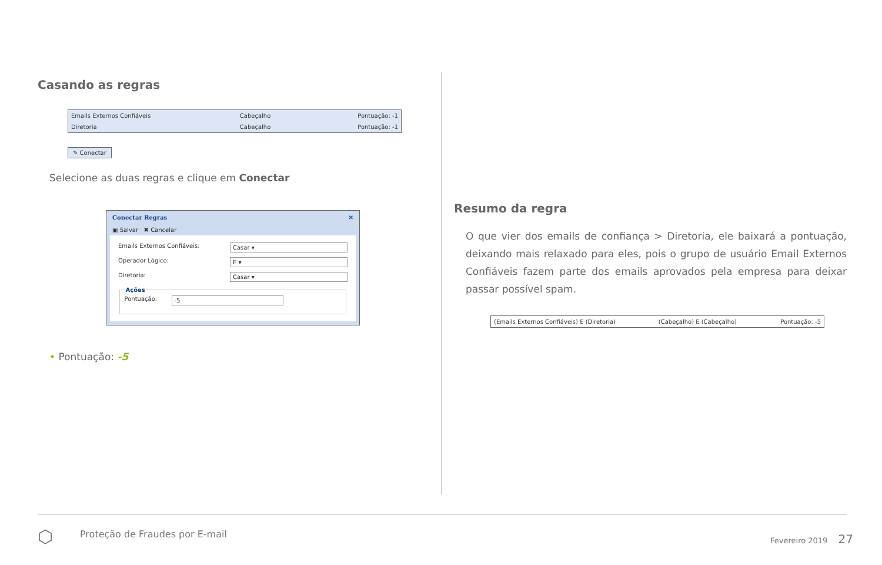Casando as regras
| Emails Externos Confiáveis | Cabeçalho | Pontuação: -1 |
| Diretoria | Cabeçalho | Pontuação: -1 |
✎ Conectar
Selecione as duas regras e clique em Conectar
Conectar Regras ✕
▣ Salvar ✖ Cancelar
Emails Externos Confiáveis: Casar ▾
Operador Lógico: E ▾
Diretoria: Casar ▾
Ações
Pontuação: -5
• Pontuação: -5
Resumo da regra
O que vier dos emails de confiança > Diretoria, ele baixará a pontuação, deixando mais relaxado para eles, pois o grupo de usuário Email Externos Confiáveis fazem parte dos emails aprovados pela empresa para deixar passar possível spam.
| (Emails Externos Confiáveis) E (Diretoria) | (Cabeçalho) E (Cabeçalho) | Pontuação: -5 |
⬡ Proteção de Fraudes por E-mail Fevereiro 2019 27